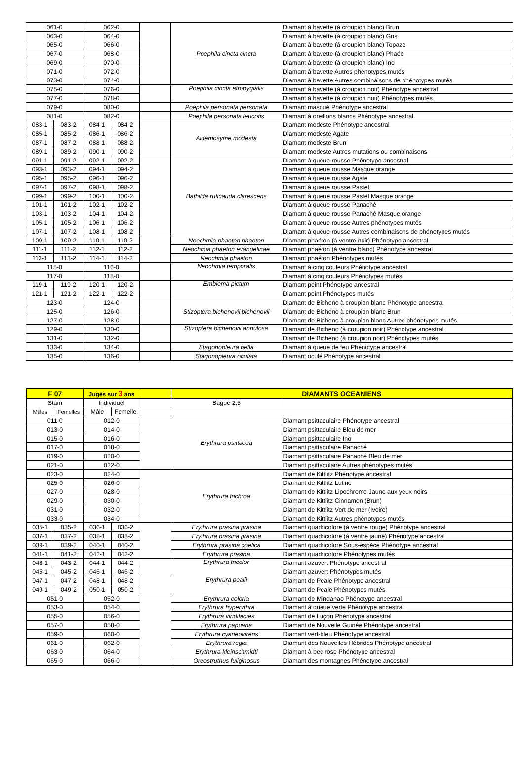| 061-0 | | 062-0 | | | Poephila cincta cincta | Diamant à bavette (à croupion blanc) Brun |
| 063-0 | | 064-0 | | | | Diamant à bavette (à croupion blanc) Gris |
| 065-0 | | 066-0 | | | | Diamant à bavette (à croupion blanc) Topaze |
| 067-0 | | 068-0 | | | | Diamant à bavette (à croupion blanc) Phaéo |
| 069-0 | | 070-0 | | | | Diamant à bavette (à croupion blanc) Ino |
| 071-0 | | 072-0 | | | | Diamant à bavette Autres phénotypes mutés |
| 073-0 | | 074-0 | | | | Diamant à bavette Autres combinaisons de phénotypes mutés |
| 075-0 | | 076-0 | | | Poephila cincta atropygialis | Diamant à bavette (à croupion noir) Phénotype ancestral |
| 077-0 | | 078-0 | | | | Diamant à bavette (à croupion noir) Phénotypes mutés |
| 079-0 | | 080-0 | | | Poephila personata personata | Diamant masqué Phénotype ancestral |
| 081-0 | | 082-0 | | | Poephila personata leucotis | Diamant à oreillons blancs Phénotype ancestral |
| 083-1 | 083-2 | 084-1 | 084-2 | | Aidemosyme modesta | Diamant modeste Phénotype ancestral |
| 085-1 | 085-2 | 086-1 | 086-2 | | | Diamant modeste Agate |
| 087-1 | 087-2 | 088-1 | 088-2 | | | Diamant modeste Brun |
| 089-1 | 089-2 | 090-1 | 090-2 | | | Diamant modeste Autres mutations ou combinaisons |
| 091-1 | 091-2 | 092-1 | 092-2 | | Bathilda ruficauda clarescens | Diamant à queue rousse Phénotype ancestral |
| 093-1 | 093-2 | 094-1 | 094-2 | | | Diamant à queue rousse Masque orange |
| 095-1 | 095-2 | 096-1 | 096-2 | | | Diamant à queue rousse Agate |
| 097-1 | 097-2 | 098-1 | 098-2 | | | Diamant à queue rousse Pastel |
| 099-1 | 099-2 | 100-1 | 100-2 | | | Diamant à queue rousse Pastel Masque orange |
| 101-1 | 101-2 | 102-1 | 102-2 | | | Diamant à queue rousse Panaché |
| 103-1 | 103-2 | 104-1 | 104-2 | | | Diamant à queue rousse Panaché Masque orange |
| 105-1 | 105-2 | 106-1 | 106-2 | | | Diamant à queue rousse Autres phénotypes mutés |
| 107-1 | 107-2 | 108-1 | 108-2 | | | Diamant à queue rousse Autres combinaisons de phénotypes mutés |
| 109-1 | 109-2 | 110-1 | 110-2 | | Neochmia phaeton phaeton | Diamant phaéton (à ventre noir) Phénotype ancestral |
| 111-1 | 111-2 | 112-1 | 112-2 | | Neochmia phaeton evangelinae | Diamant phaéton (à ventre blanc) Phénotype ancestral |
| 113-1 | 113-2 | 114-1 | 114-2 | | Neochmia phaeton | Diamant phaéton Phénotypes mutés |
| 115-0 | | 116-0 | | | Neochmia temporalis | Diamant à cinq couleurs Phénotype ancestral |
| 117-0 | | 118-0 | | | | Diamant à cinq couleurs Phénotypes mutés |
| 119-1 | 119-2 | 120-1 | 120-2 | | Emblema pictum | Diamant peint Phénotype ancestral |
| 121-1 | 121-2 | 122-1 | 122-2 | | | Diamant peint Phénotypes mutés |
| 123-0 | | 124-0 | | | Stizoptera bichenovii bichenovii | Diamant de Bicheno à croupion blanc Phénotype ancestral |
| 125-0 | | 126-0 | | | | Diamant de Bicheno à croupion blanc Brun |
| 127-0 | | 128-0 | | | | Diamant de Bicheno à croupion blanc Autres phénotypes mutés |
| 129-0 | | 130-0 | | | Stizoptera bichenovii annulosa | Diamant de Bicheno (à croupion noir) Phénotype ancestral |
| 131-0 | | 132-0 | | | | Diamant de Bicheno (à croupion noir) Phénotypes mutés |
| 133-0 | | 134-0 | | | Stagonopleura bella | Diamant à queue de feu Phénotype ancestral |
| 135-0 | | 136-0 | | | Stagonopleura oculata | Diamant oculé Phénotype ancestral |
| F 07 | | Jugés sur 3 ans | | | DIAMANTS OCEANIENS | |
| --- | --- | --- | --- | --- | --- | --- |
| Stam | | Individuel | | | Bague 2,5 | |
| Mâles | Femelles | Mâle | Femelle | | | |
| 011-0 | | 012-0 | | | Erythrura psittacea | Diamant psittaculaire Phénotype ancestral |
| 013-0 | | 014-0 | | | | Diamant psittaculaire Bleu de mer |
| 015-0 | | 016-0 | | | | Diamant psittaculaire Ino |
| 017-0 | | 018-0 | | | | Diamant psittaculaire Panaché |
| 019-0 | | 020-0 | | | | Diamant psittaculaire Panaché Bleu de mer |
| 021-0 | | 022-0 | | | | Diamant psittaculaire Autres phénotypes mutés |
| 023-0 | | 024-0 | | | Erythrura trichroa | Diamant de Kittlitz Phénotype ancestral |
| 025-0 | | 026-0 | | | | Diamant de Kittlitz Lutino |
| 027-0 | | 028-0 | | | | Diamant de Kittlitz Lipochrome Jaune aux yeux noirs |
| 029-0 | | 030-0 | | | | Diamant de Kittlitz Cinnamon (Brun) |
| 031-0 | | 032-0 | | | | Diamant de Kittlitz Vert de mer (Ivoire) |
| 033-0 | | 034-0 | | | | Diamant de Kittlitz Autres phénotypes mutés |
| 035-1 | 035-2 | 036-1 | 036-2 | | Erythrura prasina prasina | Diamant quadricolore (à ventre rouge) Phénotype ancestral |
| 037-1 | 037-2 | 038-1 | 038-2 | | Erythrura prasina prasina | Diamant quadricolore (à ventre jaune) Phénotype ancestral |
| 039-1 | 039-2 | 040-1 | 040-2 | | Erythrura prasina coelica | Diamant quadricolore Sous-espèce Phénotype ancestral |
| 041-1 | 041-2 | 042-1 | 042-2 | | Erythrura prasina | Diamant quadricolore Phénotypes mutés |
| 043-1 | 043-2 | 044-1 | 044-2 | | Erythrura tricolor | Diamant azuvert Phénotype ancestral |
| 045-1 | 045-2 | 046-1 | 046-2 | | | Diamant azuvert Phénotypes mutés |
| 047-1 | 047-2 | 048-1 | 048-2 | | Erythrura pealii | Diamant de Peale Phénotype ancestral |
| 049-1 | 049-2 | 050-1 | 050-2 | | | Diamant de Peale Phénotypes mutés |
| 051-0 | | 052-0 | | | Erythrura coloria | Diamant de Mindanao Phénotype ancestral |
| 053-0 | | 054-0 | | | Erythrura hyperythra | Diamant à queue verte Phénotype ancestral |
| 055-0 | | 056-0 | | | Erythrura viridifacies | Diamant de Luçon Phénotype ancestral |
| 057-0 | | 058-0 | | | Erythrura papuana | Diamant de Nouvelle Guinée Phénotype ancestral |
| 059-0 | | 060-0 | | | Erythrura cyaneovirens | Diamant vert-bleu Phénotype ancestral |
| 061-0 | | 062-0 | | | Erythrura regia | Diamant des Nouvelles Hébrides Phénotype ancestral |
| 063-0 | | 064-0 | | | Erythrura kleinschmidti | Diamant à bec rose Phénotype ancestral |
| 065-0 | | 066-0 | | | Oreostruthus fuliginosus | Diamant des montagnes Phénotype ancestral |